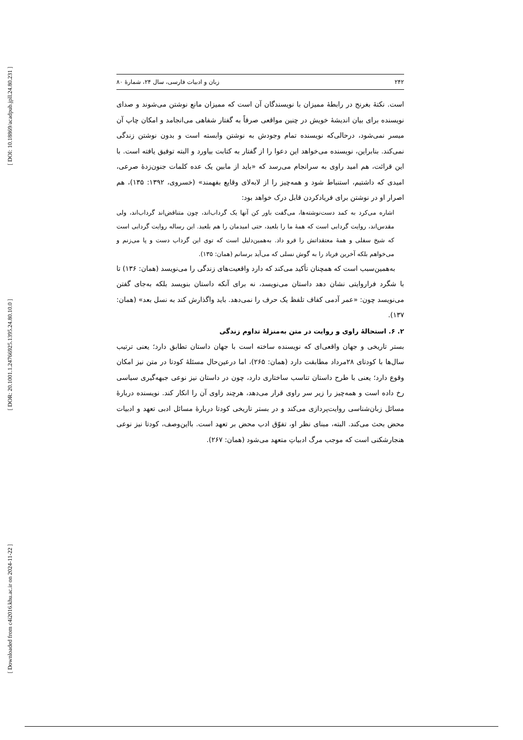[ DOI: 10.18869/acadpub.jpll.24.80.231 ]
[ DOR: 20.1001.1.24766925.1395.24.80.10.0 ]
[ Downloaded from c4i2016.khu.ac.ir on 2024-11-22 ]
۲۴۲ زبان و ادبیات فارسی، سال ۲۴، شمارهٔ ۸۰
است. نکتهٔ بغرنج در رابطهٔ ممیزان با نویسندگان آن است که ممیزان مانع نوشتن می‌شوند و صدای نویسنده برای بیان اندیشهٔ خویش در چنین مواقعی صرفاً به گفتار شفاهی می‌انجامد و امکان چاپ آن میسر نمی‌شود، درحالی‌که نویسنده تمام وجودش به نوشتن وابسته است و بدون نوشتن زندگی نمی‌کند. بنابراین، نویسنده می‌خواهد این دعوا را از گفتار به کتابت بیاورد و البته توفیق یافته است. با این قرائت، هم امید راوی به سرانجام می‌رسد که «باید از مابین یک عده کلمات جنون‌زدهٔ صرعی، امیدی که داشتیم، استنباط شود و همه‌چیز را از لابه‌لای وقایع بفهمند» (خسروی، ۱۳۹۲: ۱۳۵)، هم اصرار او در نوشتن برای فریادکردن قابل درک خواهد بود:
اشاره می‌کرد به کمد دست‌نوشته‌ها، می‌گفت باور کن آنها یک گرداب‌اند، چون متناقض‌اند گرداب‌اند، ولی مقدس‌اند، روایت گردابی است که همهٔ ما را بلعید، حتی امیدمان را هم بلعید. این رساله روایت گردابی است که شیخ سفلی و همهٔ معتقداتش را فرو داد. به‌همین‌دلیل است که توی این گرداب دست و پا می‌زنم و می‌خواهم بلکه آخرین فریاد را به گوش نسلی که می‌آید برسانم (همان: ۱۳۵).
به‌همین‌سبب است که همچنان تأکید می‌کند که دارد واقعیت‌های زندگی را می‌نویسد (همان: ۱۳۶) تا با شگرد فراروایتی نشان دهد داستان می‌نویسد، نه برای آنکه داستان بنویسد بلکه به‌جای گفتن می‌نویسد چون: «عمر آدمی کفاف تلفظ یک حرف را نمی‌دهد. باید واگذارش کند به نسل بعد» (همان: ۱۳۷).
۲. ۶. استحالهٔ راوی و روایت در متن به‌منزلهٔ تداوم زندگی
بستر تاریخی و جهان واقعی‌ای که نویسنده ساخته است با جهان داستان تطابق دارد؛ یعنی ترتیب سال‌ها با کودتای ۲۸مرداد مطابقت دارد (همان: ۲۶۵)، اما درعین‌حال مسئلهٔ کودتا در متن نیز امکان وقوع دارد؛ یعنی با طرح داستان تناسب ساختاری دارد، چون در داستان نیز نوعی جبهه‌گیری سیاسی رخ داده است و همه‌چیز را زیر سر راوی قرار می‌دهد، هرچند راوی آن را انکار کند. نویسنده دربارهٔ مسائل زبان‌شناسی روایت‌پردازی می‌کند و در بستر تاریخی کودتا دربارهٔ مسائل ادبی تعهد و ادبیات محض بحث می‌کند. البته، مبنای نظر او، تفوّق ادب محض بر تعهد است. بااین‌وصف، کودتا نیز نوعی هنجارشکنی است که موجب مرگ ادبیاتِ متعهد می‌شود (همان: ۲۶۷).